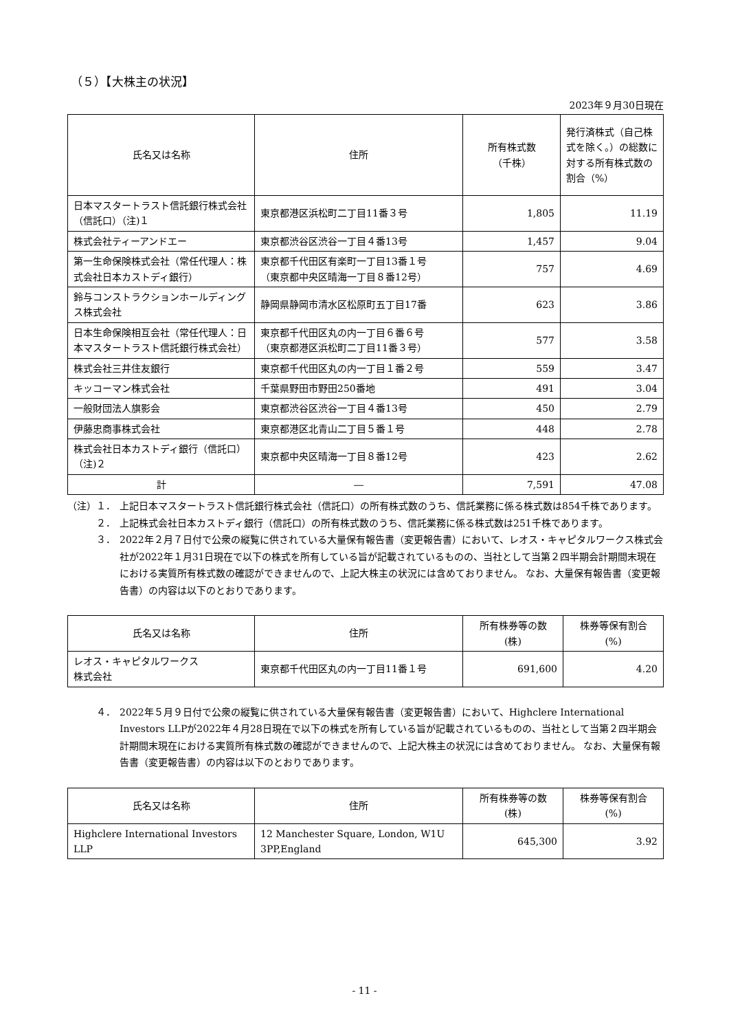（５）【大株主の状況】
2023年９月30日現在
| 氏名又は名称 | 住所 | 所有株式数 （千株） | 発行済株式（自己株式を除く。）の総数に対する所有株式数の割合（%） |
| --- | --- | --- | --- |
| 日本マスタートラスト信託銀行株式会社（信託口）（注)１ | 東京都港区浜松町二丁目11番３号 | 1,805 | 11.19 |
| 株式会社ティーアンドエー | 東京都渋谷区渋谷一丁目４番13号 | 1,457 | 9.04 |
| 第一生命保険株式会社（常任代理人：株式会社日本カストディ銀行） | 東京都千代田区有楽町一丁目13番１号 （東京都中央区晴海一丁目８番12号） | 757 | 4.69 |
| 鈴与コンストラクションホールディングス株式会社 | 静岡県静岡市清水区松原町五丁目17番 | 623 | 3.86 |
| 日本生命保険相互会社（常任代理人：日本マスタートラスト信託銀行株式会社） | 東京都千代田区丸の内一丁目６番６号 （東京都港区浜松町二丁目11番３号） | 577 | 3.58 |
| 株式会社三井住友銀行 | 東京都千代田区丸の内一丁目１番２号 | 559 | 3.47 |
| キッコーマン株式会社 | 千葉県野田市野田250番地 | 491 | 3.04 |
| 一般財団法人旗影会 | 東京都渋谷区渋谷一丁目４番13号 | 450 | 2.79 |
| 伊藤忠商事株式会社 | 東京都港区北青山二丁目５番１号 | 448 | 2.78 |
| 株式会社日本カストディ銀行（信託口）（注)２ | 東京都中央区晴海一丁目８番12号 | 423 | 2.62 |
| 計 | ― | 7,591 | 47.08 |
（注）１． 上記日本マスタートラスト信託銀行株式会社（信託口）の所有株式数のうち、信託業務に係る株式数は854千株であります。
２． 上記株式会社日本カストディ銀行（信託口）の所有株式数のうち、信託業務に係る株式数は251千株であります。
３． 2022年２月７日付で公衆の縦覧に供されている大量保有報告書（変更報告書）において、レオス・キャピタルワークス株式会社が2022年１月31日現在で以下の株式を所有している旨が記載されているものの、当社として当第２四半期会計期間末現在における実質所有株式数の確認ができませんので、上記大株主の状況には含めておりません。 なお、大量保有報告書（変更報告書）の内容は以下のとおりであります。
| 氏名又は名称 | 住所 | 所有株券等の数 (株) | 株券等保有割合 (%) |
| --- | --- | --- | --- |
| レオス・キャピタルワークス 株式会社 | 東京都千代田区丸の内一丁目11番１号 | 691,600 | 4.20 |
４． 2022年５月９日付で公衆の縦覧に供されている大量保有報告書（変更報告書）において、Highclere International Investors LLPが2022年４月28日現在で以下の株式を所有している旨が記載されているものの、当社として当第２四半期会計期間末現在における実質所有株式数の確認ができませんので、上記大株主の状況には含めておりません。 なお、大量保有報告書（変更報告書）の内容は以下のとおりであります。
| 氏名又は名称 | 住所 | 所有株券等の数 (株) | 株券等保有割合 (%) |
| --- | --- | --- | --- |
| Highclere International Investors LLP | 12 Manchester Square, London, W1U 3PP,England | 645,300 | 3.92 |
- 11 -